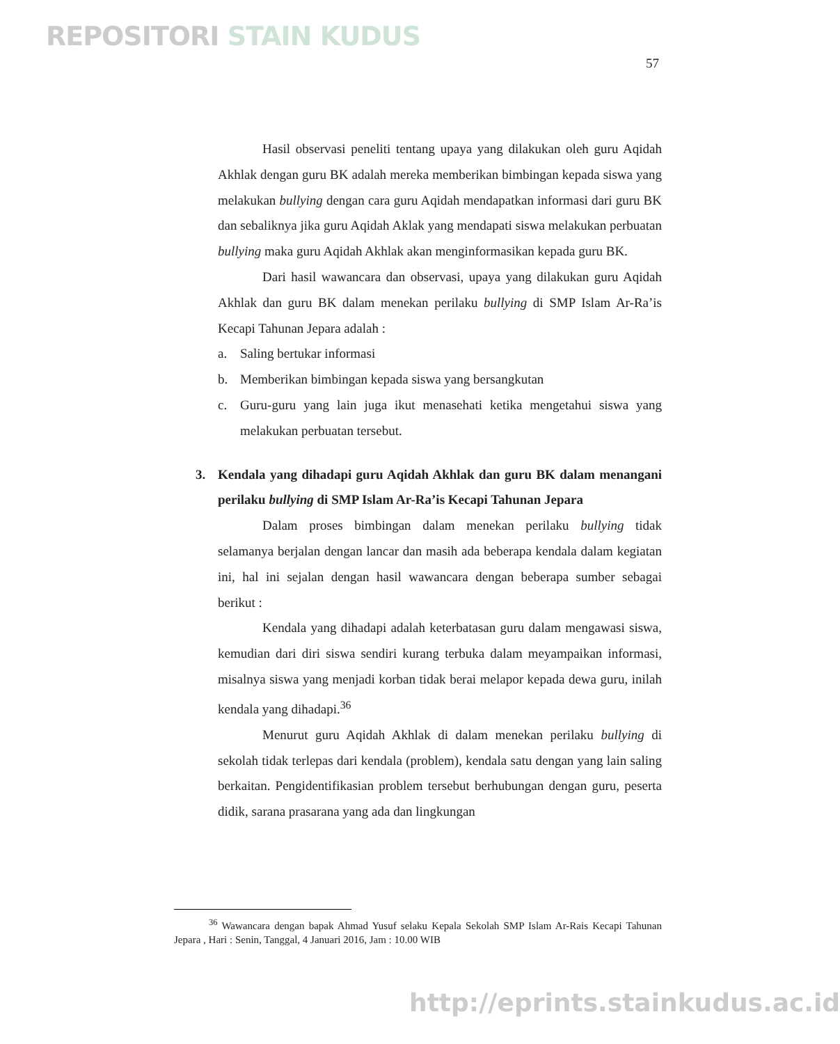REPOSITORI STAIN KUDUS
57
Hasil observasi peneliti tentang upaya yang dilakukan oleh guru Aqidah Akhlak dengan guru BK adalah mereka memberikan bimbingan kepada siswa yang melakukan bullying dengan cara guru Aqidah mendapatkan informasi dari guru BK dan sebaliknya jika guru Aqidah Aklak yang mendapati siswa melakukan perbuatan bullying maka guru Aqidah Akhlak akan menginformasikan kepada guru BK.
Dari hasil wawancara dan observasi, upaya yang dilakukan guru Aqidah Akhlak dan guru BK dalam menekan perilaku bullying di SMP Islam Ar-Ra’is Kecapi Tahunan Jepara adalah :
a. Saling bertukar informasi
b. Memberikan bimbingan kepada siswa yang bersangkutan
c. Guru-guru yang lain juga ikut menasehati ketika mengetahui siswa yang melakukan perbuatan tersebut.
3. Kendala yang dihadapi guru Aqidah Akhlak dan guru BK dalam menangani perilaku bullying di SMP Islam Ar-Ra’is Kecapi Tahunan Jepara
Dalam proses bimbingan dalam menekan perilaku bullying tidak selamanya berjalan dengan lancar dan masih ada beberapa kendala dalam kegiatan ini, hal ini sejalan dengan hasil wawancara dengan beberapa sumber sebagai berikut :
Kendala yang dihadapi adalah keterbatasan guru dalam mengawasi siswa, kemudian dari diri siswa sendiri kurang terbuka dalam meyampaikan informasi, misalnya siswa yang menjadi korban tidak berai melapor kepada dewa guru, inilah kendala yang dihadapi.<sup>36</sup>
Menurut guru Aqidah Akhlak di dalam menekan perilaku bullying di sekolah tidak terlepas dari kendala (problem), kendala satu dengan yang lain saling berkaitan. Pengidentifikasian problem tersebut berhubungan dengan guru, peserta didik, sarana prasarana yang ada dan lingkungan
<sup>36</sup> Wawancara dengan bapak Ahmad Yusuf selaku Kepala Sekolah SMP Islam Ar-Rais Kecapi Tahunan Jepara , Hari : Senin, Tanggal, 4 Januari 2016, Jam : 10.00 WIB
http://eprints.stainkudus.ac.id